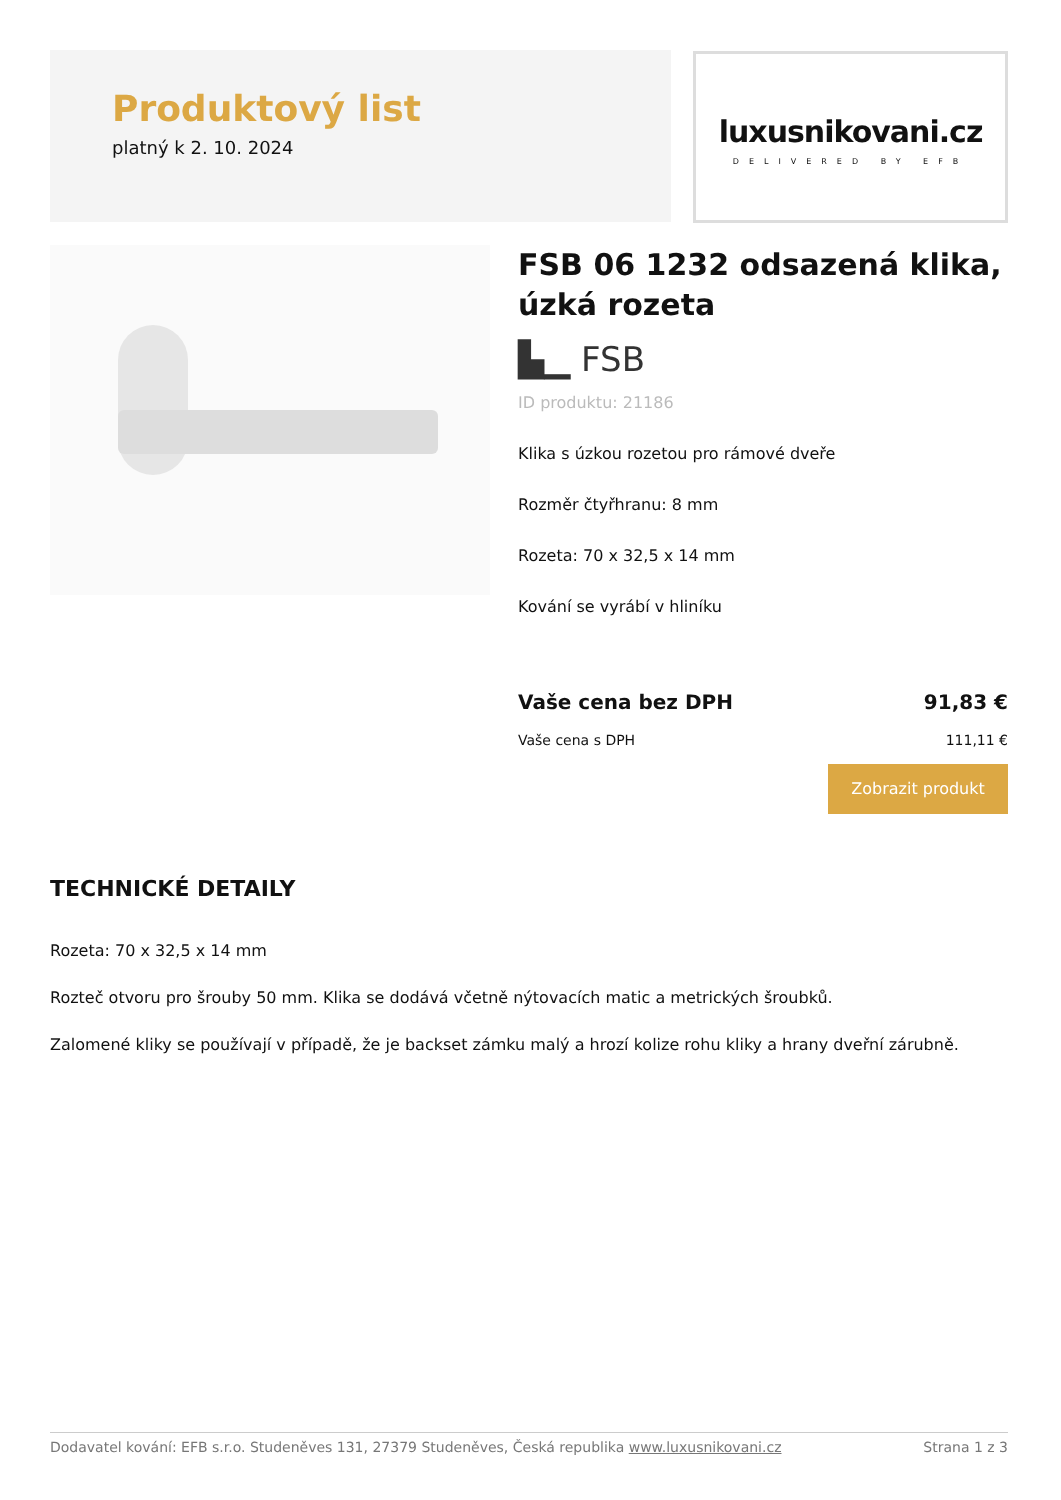Produktový list
platný k 2. 10. 2024
luxusnikovani.cz
DELIVERED BY EFB
FSB 06 1232 odsazená klika, úzká rozeta
▙▁ FSB
ID produktu: 21186
Klika s úzkou rozetou pro rámové dveře
Rozměr čtyřhranu: 8 mm
Rozeta: 70 x 32,5 x 14 mm
Kování se vyrábí v hliníku
Vaše cena bez DPH 91,83 €
Vaše cena s DPH 111,11 €
Zobrazit produkt
TECHNICKÉ DETAILY
Rozeta: 70 x 32,5 x 14 mm
Rozteč otvoru pro šrouby 50 mm. Klika se dodává včetně nýtovacích matic a metrických šroubků.
Zalomené kliky se používají v případě, že je backset zámku malý a hrozí kolize rohu kliky a hrany dveřní zárubně.
Dodavatel kování: EFB s.r.o. Studeněves 131, 27379 Studeněves, Česká republika www.luxusnikovani.cz Strana 1 z 3